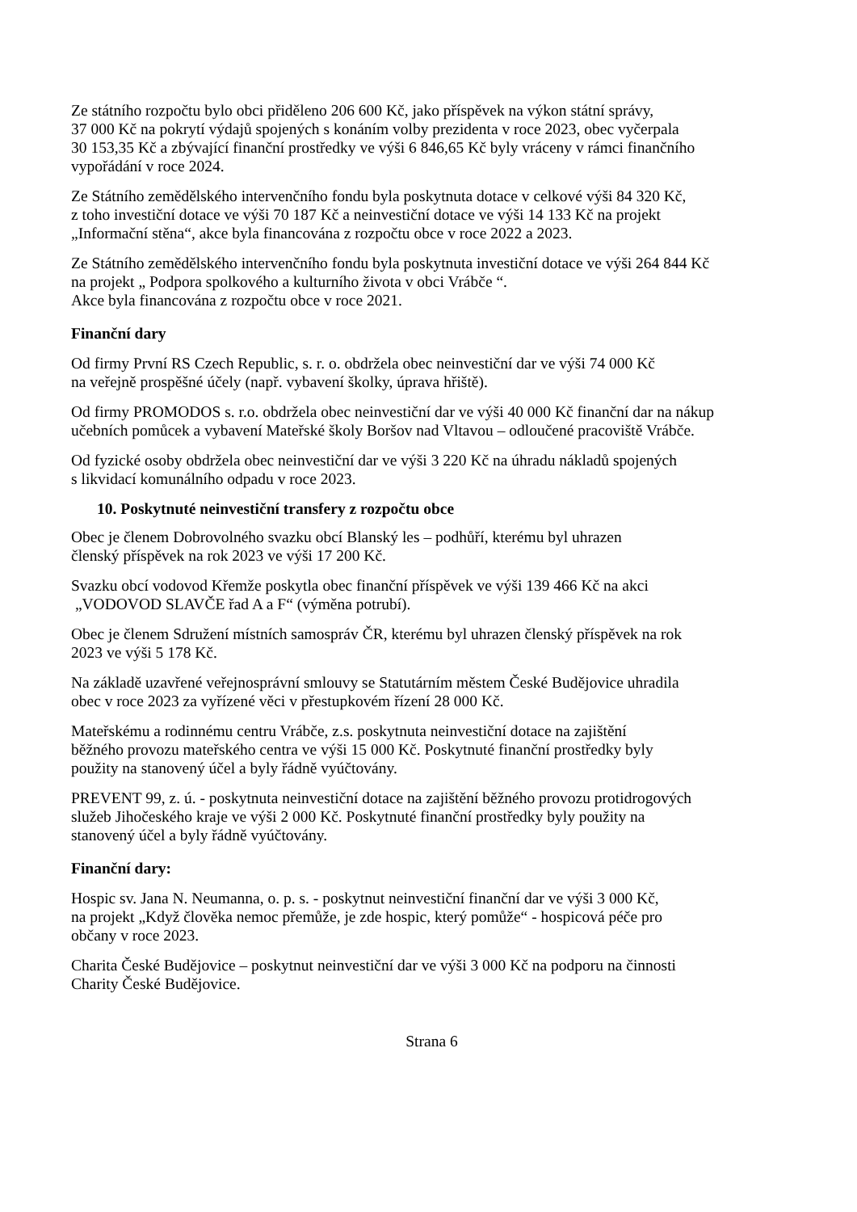Ze státního rozpočtu bylo obci přiděleno 206 600 Kč, jako příspěvek na výkon státní správy,
37 000 Kč na pokrytí výdajů spojených s konáním volby prezidenta v roce 2023, obec vyčerpala
30 153,35 Kč a zbývající finanční prostředky ve výši 6 846,65 Kč byly vráceny v rámci finančního
vypořádání v roce 2024.
Ze Státního zemědělského intervenčního fondu byla poskytnuta dotace v celkové výši 84 320 Kč,
z toho investiční dotace ve výši 70 187 Kč a neinvestiční dotace ve výši 14 133 Kč na projekt
„Informační stěna“, akce byla financována z rozpočtu obce v roce 2022 a 2023.
Ze Státního zemědělského intervenčního fondu byla poskytnuta investiční dotace ve výši 264 844 Kč
na projekt „ Podpora spolkového a kulturního života v obci Vrábče “.
Akce byla financována z rozpočtu obce v roce 2021.
Finanční dary
Od firmy První RS Czech Republic, s. r. o. obdržela obec neinvestiční dar ve výši 74 000 Kč
na veřejně prospěšné účely (např. vybavení školky, úprava hřiště).
Od firmy PROMODOS s. r.o. obdržela obec neinvestiční dar ve výši 40 000 Kč finanční dar na nákup
učebních pomůcek a vybavení Mateřské školy Boršov nad Vltavou – odloučené pracoviště Vrábče.
Od fyzické osoby obdržela obec neinvestiční dar ve výši 3 220 Kč na úhradu nákladů spojených
s likvidací komunálního odpadu v roce 2023.
10. Poskytnuté neinvestiční transfery z rozpočtu obce
Obec je členem Dobrovolného svazku obcí Blanský les – podhůří, kterému byl uhrazen
členský příspěvek na rok 2023 ve výši 17 200 Kč.
Svazku obcí vodovod Křemže poskytla obec finanční příspěvek ve výši 139 466 Kč na akci
„VODOVOD SLAVČE řad A a F“ (výměna potrubí).
Obec je členem Sdružení místních samospráv ČR, kterému byl uhrazen členský příspěvek na rok
2023 ve výši 5 178 Kč.
Na základě uzavřené veřejnosprávní smlouvy se Statutárním městem České Budějovice uhradila
obec v roce 2023 za vyřízené věci v přestupkovém řízení 28 000 Kč.
Mateřskému a rodinnému centru Vrábče, z.s. poskytnuta neinvestiční dotace na zajištění
běžného provozu mateřského centra ve výši 15 000 Kč. Poskytnuté finanční prostředky byly
použity na stanovený účel a byly řádně vyúčtovány.
PREVENT 99, z. ú. - poskytnuta neinvestiční dotace na zajištění běžného provozu protidrogových
služeb Jihočeského kraje ve výši 2 000 Kč. Poskytnuté finanční prostředky byly použity na
stanovený účel a byly řádně vyúčtovány.
Finanční dary:
Hospic sv. Jana N. Neumanna, o. p. s. - poskytnut neinvestiční finanční dar ve výši 3 000 Kč,
na projekt „Když člověka nemoc přemůže, je zde hospic, který pomůže“ - hospicová péče pro
občany v roce 2023.
Charita České Budějovice – poskytnut neinvestiční dar ve výši 3 000 Kč na podporu na činnosti
Charity České Budějovice.
Strana 6